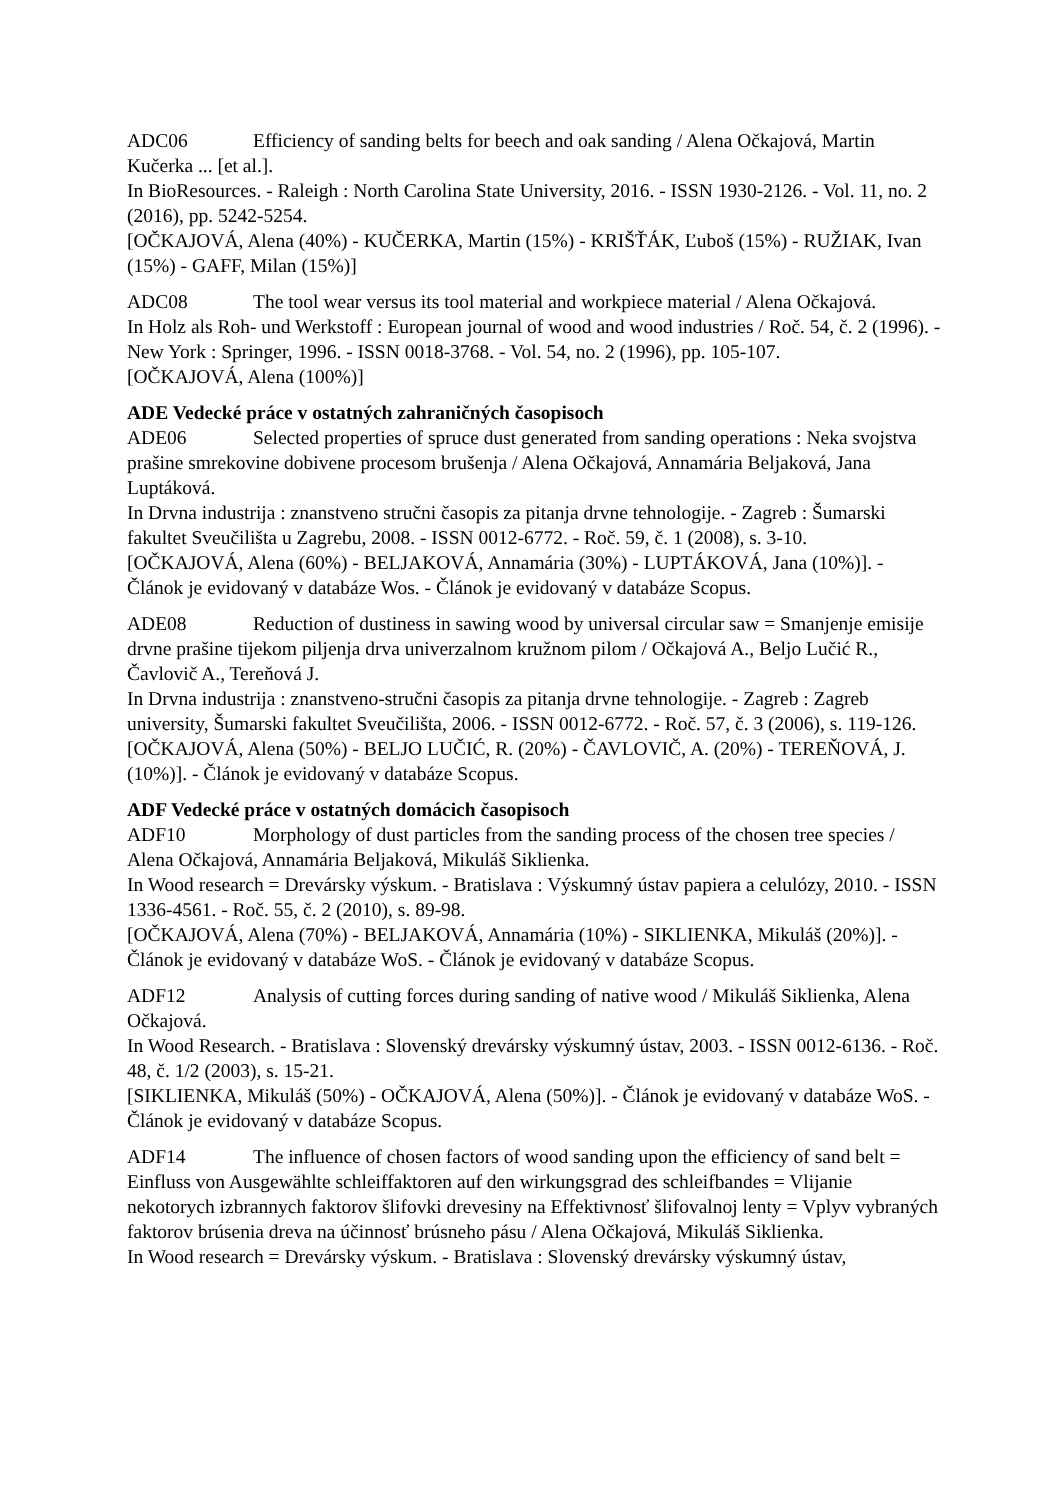ADC06 Efficiency of sanding belts for beech and oak sanding / Alena Očkajová, Martin Kučerka ... [et al.].
In BioResources. - Raleigh : North Carolina State University, 2016. - ISSN 1930-2126. - Vol. 11, no. 2 (2016), pp. 5242-5254.
[OČKAJOVÁ, Alena (40%) - KUČERKA, Martin (15%) - KRIŠŤÁK, Ľuboš (15%) - RUŽIAK, Ivan (15%) - GAFF, Milan (15%)]
ADC08 The tool wear versus its tool material and workpiece material / Alena Očkajová.
In Holz als Roh- und Werkstoff : European journal of wood and wood industries / Roč. 54, č. 2 (1996). - New York : Springer, 1996. - ISSN 0018-3768. - Vol. 54, no. 2 (1996), pp. 105-107.
[OČKAJOVÁ, Alena (100%)]
ADE Vedecké práce v ostatných zahraničných časopisoch
ADE06 Selected properties of spruce dust generated from sanding operations : Neka svojstva prašine smrekovine dobivene procesom brušenja / Alena Očkajová, Annamária Beljaková, Jana Luptáková.
In Drvna industrija : znanstveno stručni časopis za pitanja drvne tehnologije. - Zagreb : Šumarski fakultet Sveučilišta u Zagrebu, 2008. - ISSN 0012-6772. - Roč. 59, č. 1 (2008), s. 3-10.
[OČKAJOVÁ, Alena (60%) - BELJAKOVÁ, Annamária (30%) - LUPTÁKOVÁ, Jana (10%)]. - Článok je evidovaný v databáze Wos. - Článok je evidovaný v databáze Scopus.
ADE08 Reduction of dustiness in sawing wood by universal circular saw = Smanjenje emisije drvne prašine tijekom piljenja drva univerzalnom kružnom pilom / Očkajová A., Beljo Lučić R., Čavlovič A., Tereňová J.
In Drvna industrija : znanstveno-stručni časopis za pitanja drvne tehnologije. - Zagreb : Zagreb university, Šumarski fakultet Sveučilišta, 2006. - ISSN 0012-6772. - Roč. 57, č. 3 (2006), s. 119-126.
[OČKAJOVÁ, Alena (50%) - BELJO LUČIĆ, R. (20%) - ČAVLOVIČ, A. (20%) - TEREŇOVÁ, J. (10%)]. - Článok je evidovaný v databáze Scopus.
ADF Vedecké práce v ostatných domácich časopisoch
ADF10 Morphology of dust particles from the sanding process of the chosen tree species / Alena Očkajová, Annamária Beljaková, Mikuláš Siklienka.
In Wood research = Drevársky výskum. - Bratislava : Výskumný ústav papiera a celulózy, 2010. - ISSN 1336-4561. - Roč. 55, č. 2 (2010), s. 89-98.
[OČKAJOVÁ, Alena (70%) - BELJAKOVÁ, Annamária (10%) - SIKLIENKA, Mikuláš (20%)]. - Článok je evidovaný v databáze WoS. - Článok je evidovaný v databáze Scopus.
ADF12 Analysis of cutting forces during sanding of native wood / Mikuláš Siklienka, Alena Očkajová.
In Wood Research. - Bratislava : Slovenský drevársky výskumný ústav, 2003. - ISSN 0012-6136. - Roč. 48, č. 1/2 (2003), s. 15-21.
[SIKLIENKA, Mikuláš (50%) - OČKAJOVÁ, Alena (50%)]. - Článok je evidovaný v databáze WoS. - Článok je evidovaný v databáze Scopus.
ADF14 The influence of chosen factors of wood sanding upon the efficiency of sand belt = Einfluss von Ausgewählte schleiffaktoren auf den wirkungsgrad des schleifbandes = Vlijanie nekotorych izbrannych faktorov šlifovki drevesiny na Effektivnosť šlifovalnoj lenty = Vplyv vybraných faktorov brúsenia dreva na účinnosť brúsneho pásu / Alena Očkajová, Mikuláš Siklienka.
In Wood research = Drevársky výskum. - Bratislava : Slovenský drevársky výskumný ústav,